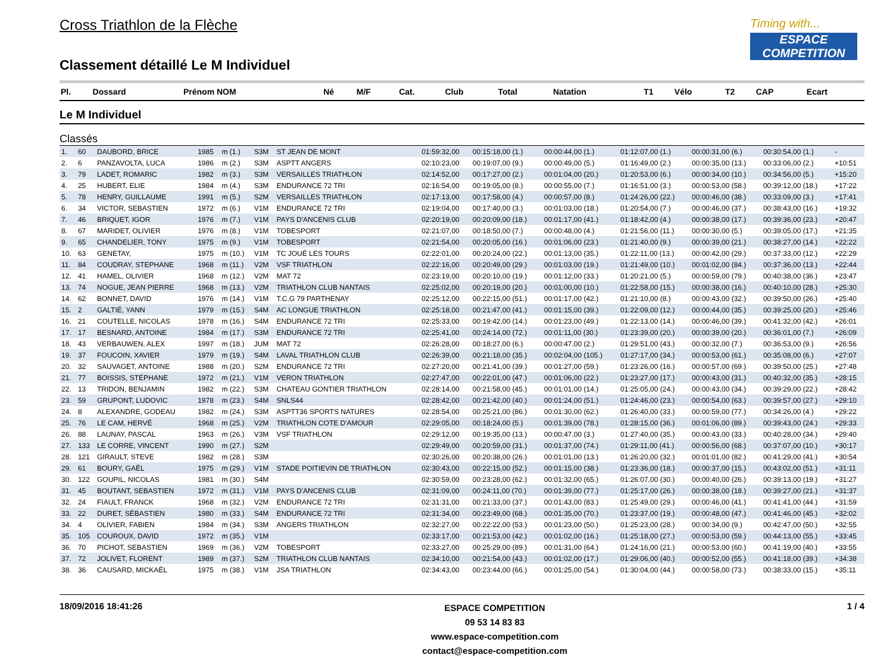Timing with...
ESPACE
COMPETITION
Cross Triathlon de la Flèche
Classement détaillé Le M Individuel
| Pl. | Dossard | Prénom NOM | Né | M/F | Cat. | Club | Total | Natation | T1 | Vélo | T2 | CAP | Ecart |
| --- | --- | --- | --- | --- | --- | --- | --- | --- | --- | --- | --- | --- | --- |
Le M Individuel
Classés
| 1. | 60 | DAUBORD, BRICE | 1985 | m (1.) | S3M | ST JEAN DE MONT | 01:59:32,00 | 00:15:18,00 (1.) | 00:00:44,00 (1.) | 01:12:07,00 (1.) | 00:00:31,00 (6.) | 00:30:54,00 (1.) | - |
| 2. | 6 | PANZAVOLTA, LUCA | 1986 | m (2.) | S3M | ASPTT ANGERS | 02:10:23,00 | 00:19:07,00 (9.) | 00:00:49,00 (5.) | 01:16:49,00 (2.) | 00:00:35,00 (13.) | 00:33:06,00 (2.) | +10:51 |
| 3. | 79 | LADET, ROMARIC | 1982 | m (3.) | S3M | VERSAILLES TRIATHLON | 02:14:52,00 | 00:17:27,00 (2.) | 00:01:04,00 (20.) | 01:20:53,00 (6.) | 00:00:34,00 (10.) | 00:34:56,00 (5.) | +15:20 |
| 4. | 25 | HUBERT, ELIE | 1984 | m (4.) | S3M | ENDURANCE 72 TRI | 02:16:54,00 | 00:19:05,00 (8.) | 00:00:55,00 (7.) | 01:16:51,00 (3.) | 00:00:53,00 (58.) | 00:39:12,00 (18.) | +17:22 |
| 5. | 78 | HENRY, GUILLAUME | 1991 | m (5.) | S2M | VERSAILLES TRIATHLON | 02:17:13,00 | 00:17:58,00 (4.) | 00:00:57,00 (8.) | 01:24:26,00 (22.) | 00:00:46,00 (38.) | 00:33:09,00 (3.) | +17:41 |
| 6. | 34 | VICTOR, SEBASTIEN | 1972 | m (6.) | V1M | ENDURANCE 72 TRI | 02:19:04,00 | 00:17:40,00 (3.) | 00:01:03,00 (18.) | 01:20:54,00 (7.) | 00:00:46,00 (37.) | 00:38:43,00 (16.) | +19:32 |
| 7. | 46 | BRIQUET, IGOR | 1976 | m (7.) | V1M | PAYS D'ANCENIS CLUB | 02:20:19,00 | 00:20:09,00 (18.) | 00:01:17,00 (41.) | 01:18:42,00 (4.) | 00:00:38,00 (17.) | 00:39:36,00 (23.) | +20:47 |
| 8. | 67 | MARIDET, OLIVIER | 1976 | m (8.) | V1M | TOBESPORT | 02:21:07,00 | 00:18:50,00 (7.) | 00:00:48,00 (4.) | 01:21:56,00 (11.) | 00:00:30,00 (5.) | 00:39:05,00 (17.) | +21:35 |
| 9. | 65 | CHANDELIER, TONY | 1975 | m (9.) | V1M | TOBESPORT | 02:21:54,00 | 00:20:05,00 (16.) | 00:01:06,00 (23.) | 01:21:40,00 (9.) | 00:00:39,00 (21.) | 00:38:27,00 (14.) | +22:22 |
| 10. | 63 | GENETAY, | 1975 | m (10.) | V1M | TC JOUÉ LES TOURS | 02:22:01,00 | 00:20:24,00 (22.) | 00:01:13,00 (35.) | 01:22:11,00 (13.) | 00:00:42,00 (29.) | 00:37:33,00 (12.) | +22:29 |
| 11. | 84 | COUDRAY, STEPHANE | 1968 | m (11.) | V2M | VSF TRIATHLON | 02:22:16,00 | 00:20:49,00 (29.) | 00:01:03,00 (19.) | 01:21:49,00 (10.) | 00:01:02,00 (84.) | 00:37:36,00 (13.) | +22:44 |
| 12. | 41 | HAMEL, OLIVIER | 1968 | m (12.) | V2M | MAT 72 | 02:23:19,00 | 00:20:10,00 (19.) | 00:01:12,00 (33.) | 01:20:21,00 (5.) | 00:00:59,00 (79.) | 00:40:38,00 (36.) | +23:47 |
| 13. | 74 | NOGUE, JEAN PIERRE | 1968 | m (13.) | V2M | TRIATHLON CLUB NANTAIS | 02:25:02,00 | 00:20:19,00 (20.) | 00:01:00,00 (10.) | 01:22:58,00 (15.) | 00:00:38,00 (16.) | 00:40:10,00 (28.) | +25:30 |
| 14. | 62 | BONNET, DAVID | 1976 | m (14.) | V1M | T.C.G 79 PARTHENAY | 02:25:12,00 | 00:22:15,00 (51.) | 00:01:17,00 (42.) | 01:21:10,00 (8.) | 00:00:43,00 (32.) | 00:39:50,00 (26.) | +25:40 |
| 15. | 2 | GALTIÉ, YANN | 1979 | m (15.) | S4M | AC LONGUE TRIATHLON | 02:25:18,00 | 00:21:47,00 (41.) | 00:01:15,00 (39.) | 01:22:09,00 (12.) | 00:00:44,00 (35.) | 00:39:25,00 (20.) | +25:46 |
| 16. | 21 | COUTELLE, NICOLAS | 1978 | m (16.) | S4M | ENDURANCE 72 TRI | 02:25:33,00 | 00:19:42,00 (14.) | 00:01:23,00 (49.) | 01:22:13,00 (14.) | 00:00:46,00 (39.) | 00:41:32,00 (42.) | +26:01 |
| 17. | 17 | BESNARD, ANTOINE | 1984 | m (17.) | S3M | ENDURANCE 72 TRI | 02:25:41,00 | 00:24:14,00 (72.) | 00:01:11,00 (30.) | 01:23:39,00 (20.) | 00:00:39,00 (20.) | 00:36:01,00 (7.) | +26:09 |
| 18. | 43 | VERBAUWEN, ALEX | 1997 | m (18.) | JUM | MAT 72 | 02:26:28,00 | 00:18:27,00 (6.) | 00:00:47,00 (2.) | 01:29:51,00 (43.) | 00:00:32,00 (7.) | 00:36:53,00 (9.) | +26:56 |
| 19. | 37 | FOUCOIN, XAVIER | 1979 | m (19.) | S4M | LAVAL TRIATHLON CLUB | 02:26:39,00 | 00:21:18,00 (35.) | 00:02:04,00 (105.) | 01:27:17,00 (34.) | 00:00:53,00 (61.) | 00:35:08,00 (6.) | +27:07 |
| 20. | 32 | SAUVAGET, ANTOINE | 1988 | m (20.) | S2M | ENDURANCE 72 TRI | 02:27:20,00 | 00:21:41,00 (39.) | 00:01:27,00 (59.) | 01:23:26,00 (16.) | 00:00:57,00 (69.) | 00:39:50,00 (25.) | +27:48 |
| 21. | 77 | BOISSIS, STÉPHANE | 1972 | m (21.) | V1M | VERON TRIATHLON | 02:27:47,00 | 00:22:01,00 (47.) | 00:01:06,00 (22.) | 01:23:27,00 (17.) | 00:00:43,00 (31.) | 00:40:32,00 (35.) | +28:15 |
| 22. | 13 | TRIDON, BENJAMIN | 1982 | m (22.) | S3M | CHATEAU GONTIER TRIATHLON | 02:28:14,00 | 00:21:58,00 (45.) | 00:01:01,00 (14.) | 01:25:05,00 (24.) | 00:00:43,00 (34.) | 00:39:29,00 (22.) | +28:42 |
| 23. | 59 | GRUPONT, LUDOVIC | 1978 | m (23.) | S4M | SNLS44 | 02:28:42,00 | 00:21:42,00 (40.) | 00:01:24,00 (51.) | 01:24:46,00 (23.) | 00:00:54,00 (63.) | 00:39:57,00 (27.) | +29:10 |
| 24. | 8 | ALEXANDRE, GODEAU | 1982 | m (24.) | S3M | ASPTT36 SPORTS NATURES | 02:28:54,00 | 00:25:21,00 (86.) | 00:01:30,00 (62.) | 01:26:40,00 (33.) | 00:00:59,00 (77.) | 00:34:26,00 (4.) | +29:22 |
| 25. | 76 | LE CAM, HERVÉ | 1968 | m (25.) | V2M | TRIATHLON COTE D'AMOUR | 02:29:05,00 | 00:18:24,00 (5.) | 00:01:39,00 (78.) | 01:28:15,00 (36.) | 00:01:06,00 (89.) | 00:39:43,00 (24.) | +29:33 |
| 26. | 88 | LAUNAY, PASCAL | 1963 | m (26.) | V3M | VSF TRIATHLON | 02:29:12,00 | 00:19:35,00 (13.) | 00:00:47,00 (3.) | 01:27:40,00 (35.) | 00:00:43,00 (33.) | 00:40:28,00 (34.) | +29:40 |
| 27. | 133 | LE CORRE, VINCENT | 1990 | m (27.) | S2M | | 02:29:49,00 | 00:20:59,00 (31.) | 00:01:37,00 (74.) | 01:29:11,00 (41.) | 00:00:56,00 (68.) | 00:37:07,00 (10.) | +30:17 |
| 28. | 121 | GIRAULT, STEVE | 1982 | m (28.) | S3M | | 02:30:26,00 | 00:20:38,00 (26.) | 00:01:01,00 (13.) | 01:26:20,00 (32.) | 00:01:01,00 (82.) | 00:41:29,00 (41.) | +30:54 |
| 29. | 61 | BOURY, GAËL | 1975 | m (29.) | V1M | STADE POITIEVIN DE TRIATHLON | 02:30:43,00 | 00:22:15,00 (52.) | 00:01:15,00 (38.) | 01:23:36,00 (18.) | 00:00:37,00 (15.) | 00:43:02,00 (51.) | +31:11 |
| 30. | 122 | GOUPIL, NICOLAS | 1981 | m (30.) | S4M | | 02:30:59,00 | 00:23:28,00 (62.) | 00:01:32,00 (65.) | 01:26:07,00 (30.) | 00:00:40,00 (26.) | 00:39:13,00 (19.) | +31:27 |
| 31. | 45 | BOUTANT, SEBASTIEN | 1972 | m (31.) | V1M | PAYS D'ANCENIS CLUB | 02:31:09,00 | 00:24:11,00 (70.) | 00:01:39,00 (77.) | 01:25:17,00 (26.) | 00:00:38,00 (18.) | 00:39:27,00 (21.) | +31:37 |
| 32. | 24 | FIAULT, FRANCK | 1968 | m (32.) | V2M | ENDURANCE 72 TRI | 02:31:31,00 | 00:21:33,00 (37.) | 00:01:43,00 (83.) | 01:25:49,00 (29.) | 00:00:46,00 (41.) | 00:41:41,00 (44.) | +31:59 |
| 33. | 22 | DURET, SÉBASTIEN | 1980 | m (33.) | S4M | ENDURANCE 72 TRI | 02:31:34,00 | 00:23:49,00 (68.) | 00:01:35,00 (70.) | 01:23:37,00 (19.) | 00:00:48,00 (47.) | 00:41:46,00 (45.) | +32:02 |
| 34. | 4 | OLIVIER, FABIEN | 1984 | m (34.) | S3M | ANGERS TRIATHLON | 02:32:27,00 | 00:22:22,00 (53.) | 00:01:23,00 (50.) | 01:25:23,00 (28.) | 00:00:34,00 (9.) | 00:42:47,00 (50.) | +32:55 |
| 35. | 105 | COUROUX, DAVID | 1972 | m (35.) | V1M | | 02:33:17,00 | 00:21:53,00 (42.) | 00:01:02,00 (16.) | 01:25:18,00 (27.) | 00:00:53,00 (59.) | 00:44:13,00 (55.) | +33:45 |
| 36. | 70 | PICHOT, SEBASTIEN | 1969 | m (36.) | V2M | TOBESPORT | 02:33:27,00 | 00:25:29,00 (89.) | 00:01:31,00 (64.) | 01:24:16,00 (21.) | 00:00:53,00 (60.) | 00:41:19,00 (40.) | +33:55 |
| 37. | 72 | JOLIVET, FLORENT | 1989 | m (37.) | S2M | TRIATHLON CLUB NANTAIS | 02:34:10,00 | 00:21:54,00 (43.) | 00:01:02,00 (17.) | 01:29:06,00 (40.) | 00:00:52,00 (55.) | 00:41:18,00 (39.) | +34:38 |
| 38. | 36 | CAUSARD, MICKAËL | 1975 | m (38.) | V1M | JSA TRIATHLON | 02:34:43,00 | 00:23:44,00 (66.) | 00:01:25,00 (54.) | 01:30:04,00 (44.) | 00:00:58,00 (73.) | 00:38:33,00 (15.) | +35:11 |
18/09/2016 18:41:26 ESPACE COMPETITION
09 53 14 83 83
www.espace-competition.com
contact@espace-competition.com 1 / 4